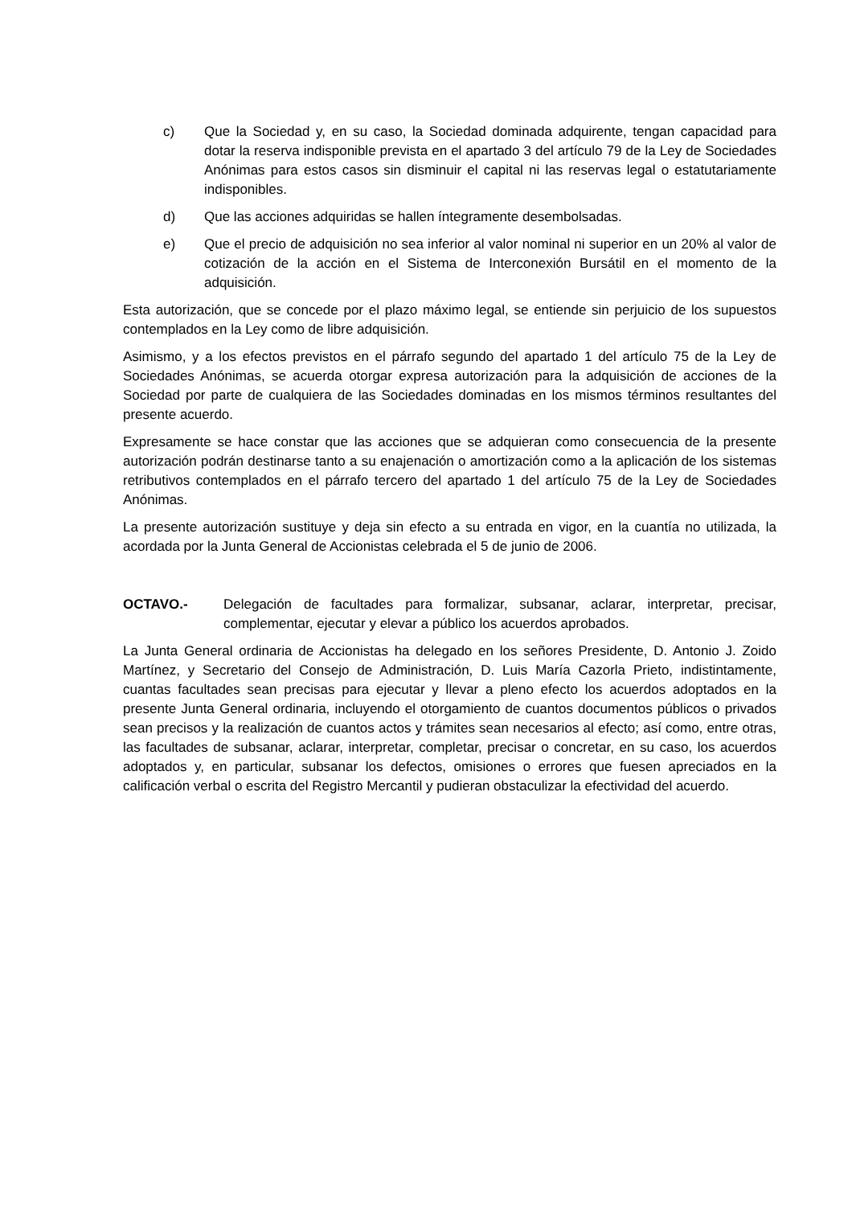c) Que la Sociedad y, en su caso, la Sociedad dominada adquirente, tengan capacidad para dotar la reserva indisponible prevista en el apartado 3 del artículo 79 de la Ley de Sociedades Anónimas para estos casos sin disminuir el capital ni las reservas legal o estatutariamente indisponibles.
d) Que las acciones adquiridas se hallen íntegramente desembolsadas.
e) Que el precio de adquisición no sea inferior al valor nominal ni superior en un 20% al valor de cotización de la acción en el Sistema de Interconexión Bursátil en el momento de la adquisición.
Esta autorización, que se concede por el plazo máximo legal, se entiende sin perjuicio de los supuestos contemplados en la Ley como de libre adquisición.
Asimismo, y a los efectos previstos en el párrafo segundo del apartado 1 del artículo 75 de la Ley de Sociedades Anónimas, se acuerda otorgar expresa autorización para la adquisición de acciones de la Sociedad por parte de cualquiera de las Sociedades dominadas en los mismos términos resultantes del presente acuerdo.
Expresamente se hace constar que las acciones que se adquieran como consecuencia de la presente autorización podrán destinarse tanto a su enajenación o amortización como a la aplicación de los sistemas retributivos contemplados en el párrafo tercero del apartado 1 del artículo 75 de la Ley de Sociedades Anónimas.
La presente autorización sustituye y deja sin efecto a su entrada en vigor, en la cuantía no utilizada, la acordada por la Junta General de Accionistas celebrada el 5 de junio de 2006.
OCTAVO.- Delegación de facultades para formalizar, subsanar, aclarar, interpretar, precisar, complementar, ejecutar y elevar a público los acuerdos aprobados.
La Junta General ordinaria de Accionistas ha delegado en los señores Presidente, D. Antonio J. Zoido Martínez, y Secretario del Consejo de Administración, D. Luis María Cazorla Prieto, indistintamente, cuantas facultades sean precisas para ejecutar y llevar a pleno efecto los acuerdos adoptados en la presente Junta General ordinaria, incluyendo el otorgamiento de cuantos documentos públicos o privados sean precisos y la realización de cuantos actos y trámites sean necesarios al efecto; así como, entre otras, las facultades de subsanar, aclarar, interpretar, completar, precisar o concretar, en su caso, los acuerdos adoptados y, en particular, subsanar los defectos, omisiones o errores que fuesen apreciados en la calificación verbal o escrita del Registro Mercantil y pudieran obstaculizar la efectividad del acuerdo.